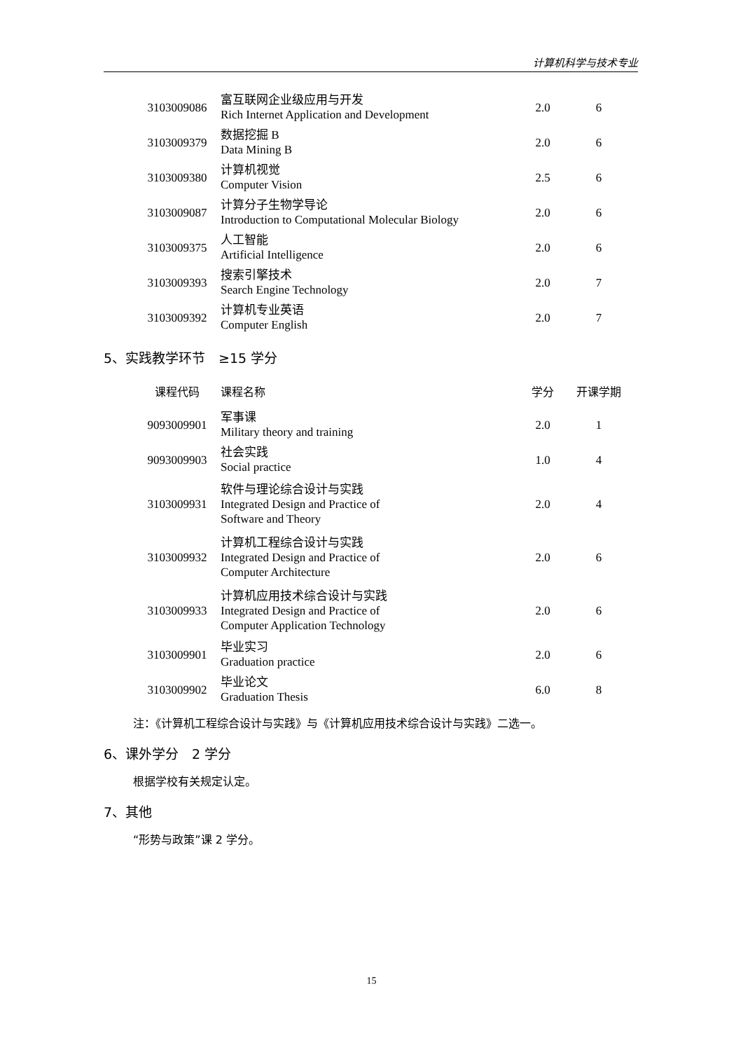计算机科学与技术专业
| 3103009086 | 富互联网企业级应用与开发 Rich Internet Application and Development | 2.0 | 6 |
| 3103009379 | 数据挖掘 B Data Mining B | 2.0 | 6 |
| 3103009380 | 计算机视觉 Computer Vision | 2.5 | 6 |
| 3103009087 | 计算分子生物学导论 Introduction to Computational Molecular Biology | 2.0 | 6 |
| 3103009375 | 人工智能 Artificial Intelligence | 2.0 | 6 |
| 3103009393 | 搜索引擎技术 Search Engine Technology | 2.0 | 7 |
| 3103009392 | 计算机专业英语 Computer English | 2.0 | 7 |
5、实践教学环节　≥15 学分
| 课程代码 | 课程名称 | 学分 | 开课学期 |
| --- | --- | --- | --- |
| 9093009901 | 军事课 Military theory and training | 2.0 | 1 |
| 9093009903 | 社会实践 Social practice | 1.0 | 4 |
| 3103009931 | 软件与理论综合设计与实践 Integrated Design and Practice of Software and Theory | 2.0 | 4 |
| 3103009932 | 计算机工程综合设计与实践 Integrated Design and Practice of Computer Architecture | 2.0 | 6 |
| 3103009933 | 计算机应用技术综合设计与实践 Integrated Design and Practice of Computer Application Technology | 2.0 | 6 |
| 3103009901 | 毕业实习 Graduation practice | 2.0 | 6 |
| 3103009902 | 毕业论文 Graduation Thesis | 6.0 | 8 |
注：《计算机工程综合设计与实践》与《计算机应用技术综合设计与实践》二选一。
6、课外学分　2 学分
根据学校有关规定认定。
7、其他
“形势与政策”课 2 学分。
15